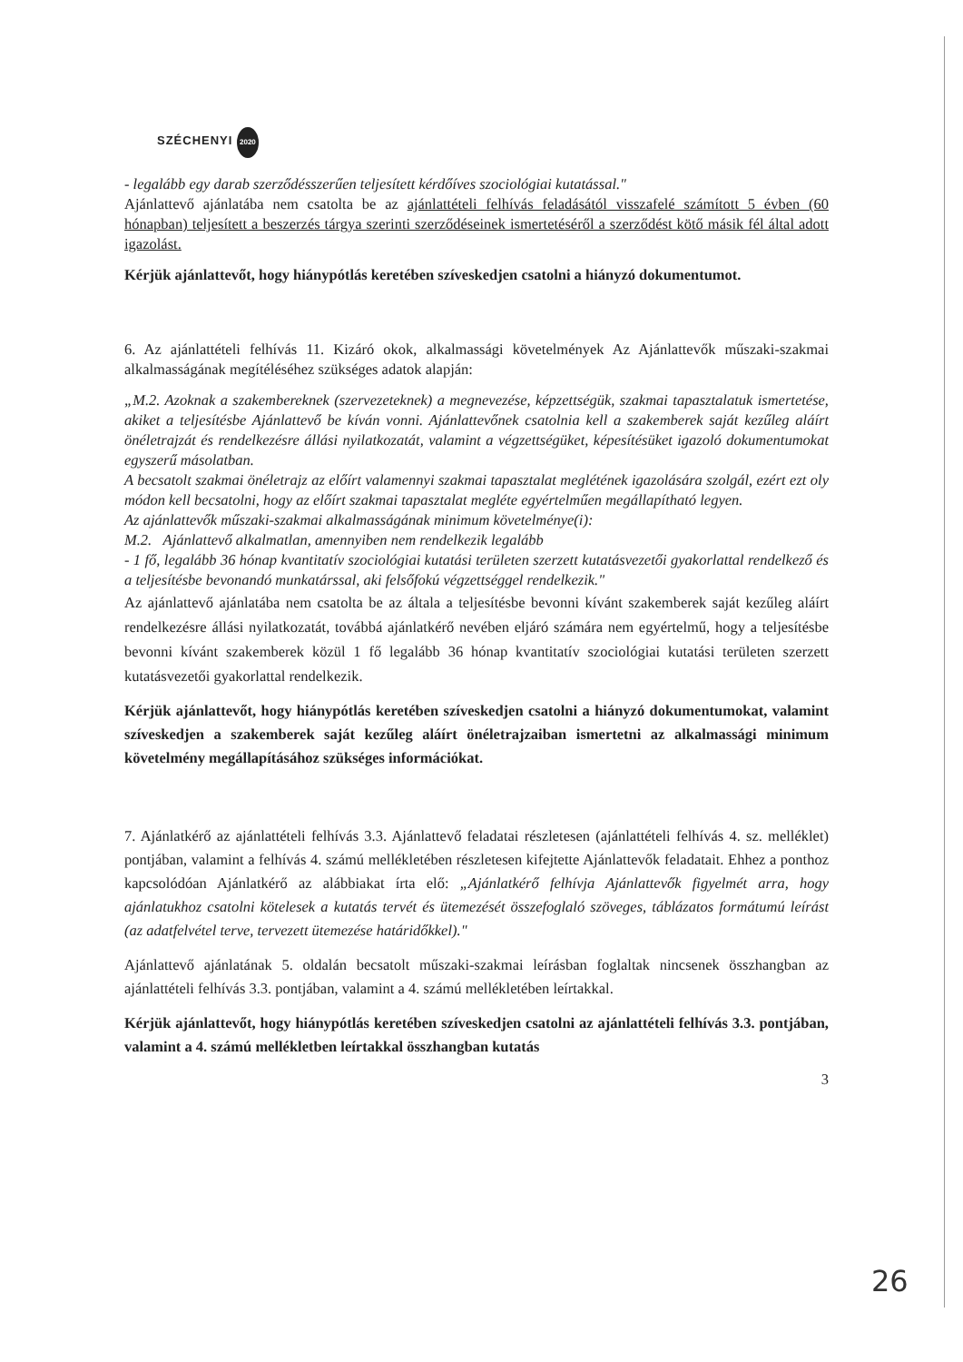SZÉCHENYI 2020
- legalább egy darab szerződésszerűen teljesített kérdőíves szociológiai kutatással."
Ajánlattevő ajánlatába nem csatolta be az ajánlattételi felhívás feladásától visszafelé számított 5 évben (60 hónapban) teljesített a beszerzés tárgya szerinti szerződéseinek ismertetéséről a szerződést kötő másik fél által adott igazolást.
Kérjük ajánlattevőt, hogy hiánypótlás keretében szíveskedjen csatolni a hiányzó dokumentumot.
6. Az ajánlattételi felhívás 11. Kizáró okok, alkalmassági követelmények Az Ajánlattevők műszaki-szakmai alkalmasságának megítéléséhez szükséges adatok alapján:
„M.2. Azoknak a szakembereknek (szervezeteknek) a megnevezése, képzettségük, szakmai tapasztalatuk ismertetése, akiket a teljesítésbe Ajánlattevő be kíván vonni. Ajánlattevőnek csatolnia kell a szakemberek saját kezűleg aláírt önéletrajzát és rendelkezésre állási nyilatkozatát, valamint a végzettségüket, képesítésüket igazoló dokumentumokat egyszerű másolatban.
A becsatolt szakmai önéletrajz az előírt valamennyi szakmai tapasztalat meglétének igazolására szolgál, ezért ezt oly módon kell becsatolni, hogy az előírt szakmai tapasztalat megléte egyértelműen megállapítható legyen.
Az ajánlattevők műszaki-szakmai alkalmasságának minimum követelménye(i):
M.2. Ajánlattevő alkalmatlan, amennyiben nem rendelkezik legalább
- 1 fő, legalább 36 hónap kvantitatív szociológiai kutatási területen szerzett kutatásvezetői gyakorlattal rendelkező és a teljesítésbe bevonandó munkatárssal, aki felsőfokú végzettséggel rendelkezik."
Az ajánlattevő ajánlatába nem csatolta be az általa a teljesítésbe bevonni kívánt szakemberek saját kezűleg aláírt rendelkezésre állási nyilatkozatát, továbbá ajánlatkérő nevében eljáró számára nem egyértelmű, hogy a teljesítésbe bevonni kívánt szakemberek közül 1 fő legalább 36 hónap kvantitatív szociológiai kutatási területen szerzett kutatásvezetői gyakorlattal rendelkezik.
Kérjük ajánlattevőt, hogy hiánypótlás keretében szíveskedjen csatolni a hiányzó dokumentumokat, valamint szíveskedjen a szakemberek saját kezűleg aláírt önéletrajzaiban ismertetni az alkalmassági minimum követelmény megállapításához szükséges információkat.
7. Ajánlatkérő az ajánlattételi felhívás 3.3. Ajánlattevő feladatai részletesen (ajánlattételi felhívás 4. sz. melléklet) pontjában, valamint a felhívás 4. számú mellékletében részletesen kifejtette Ajánlattevők feladatait. Ehhez a ponthoz kapcsolódóan Ajánlatkérő az alábbiakat írta elő: „Ajánlatkérő felhívja Ajánlattevők figyelmét arra, hogy ajánlatukhoz csatolni kötelesek a kutatás tervét és ütemezését összefoglaló szöveges, táblázatos formátumú leírást (az adatfelvétel terve, tervezett ütemezése határidőkkel)."
Ajánlattevő ajánlatának 5. oldalán becsatolt műszaki-szakmai leírásban foglaltak nincsenek összhangban az ajánlattételi felhívás 3.3. pontjában, valamint a 4. számú mellékletében leírtakkal.
Kérjük ajánlattevőt, hogy hiánypótlás keretében szíveskedjen csatolni az ajánlattételi felhívás 3.3. pontjában, valamint a 4. számú mellékletben leírtakkal összhangban kutatás
3
26